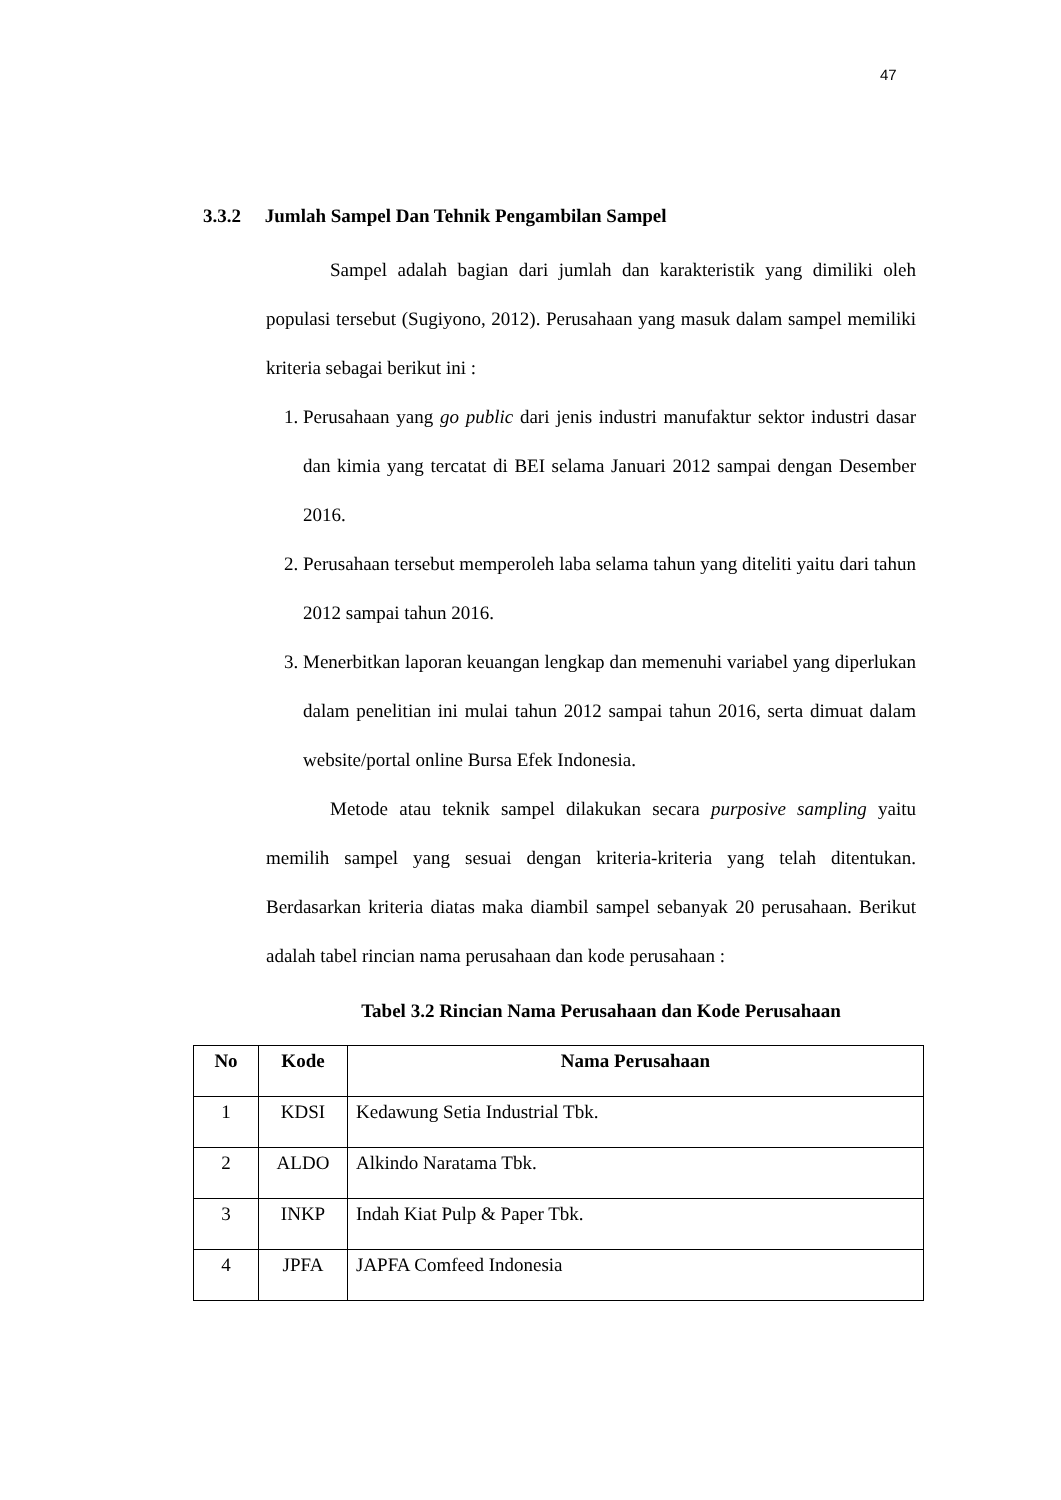47
3.3.2 Jumlah Sampel Dan Tehnik Pengambilan Sampel
Sampel adalah bagian dari jumlah dan karakteristik yang dimiliki oleh populasi tersebut (Sugiyono, 2012). Perusahaan yang masuk dalam sampel memiliki kriteria sebagai berikut ini :
1. Perusahaan yang go public dari jenis industri manufaktur sektor industri dasar dan kimia yang tercatat di BEI selama Januari 2012 sampai dengan Desember 2016.
2. Perusahaan tersebut memperoleh laba selama tahun yang diteliti yaitu dari tahun 2012 sampai tahun 2016.
3. Menerbitkan laporan keuangan lengkap dan memenuhi variabel yang diperlukan dalam penelitian ini mulai tahun 2012 sampai tahun 2016, serta dimuat dalam website/portal online Bursa Efek Indonesia.
Metode atau teknik sampel dilakukan secara purposive sampling yaitu memilih sampel yang sesuai dengan kriteria-kriteria yang telah ditentukan. Berdasarkan kriteria diatas maka diambil sampel sebanyak 20 perusahaan. Berikut adalah tabel rincian nama perusahaan dan kode perusahaan :
Tabel 3.2 Rincian Nama Perusahaan dan Kode Perusahaan
| No | Kode | Nama Perusahaan |
| --- | --- | --- |
| 1 | KDSI | Kedawung Setia Industrial Tbk. |
| 2 | ALDO | Alkindo Naratama Tbk. |
| 3 | INKP | Indah Kiat Pulp & Paper Tbk. |
| 4 | JPFA | JAPFA Comfeed Indonesia |